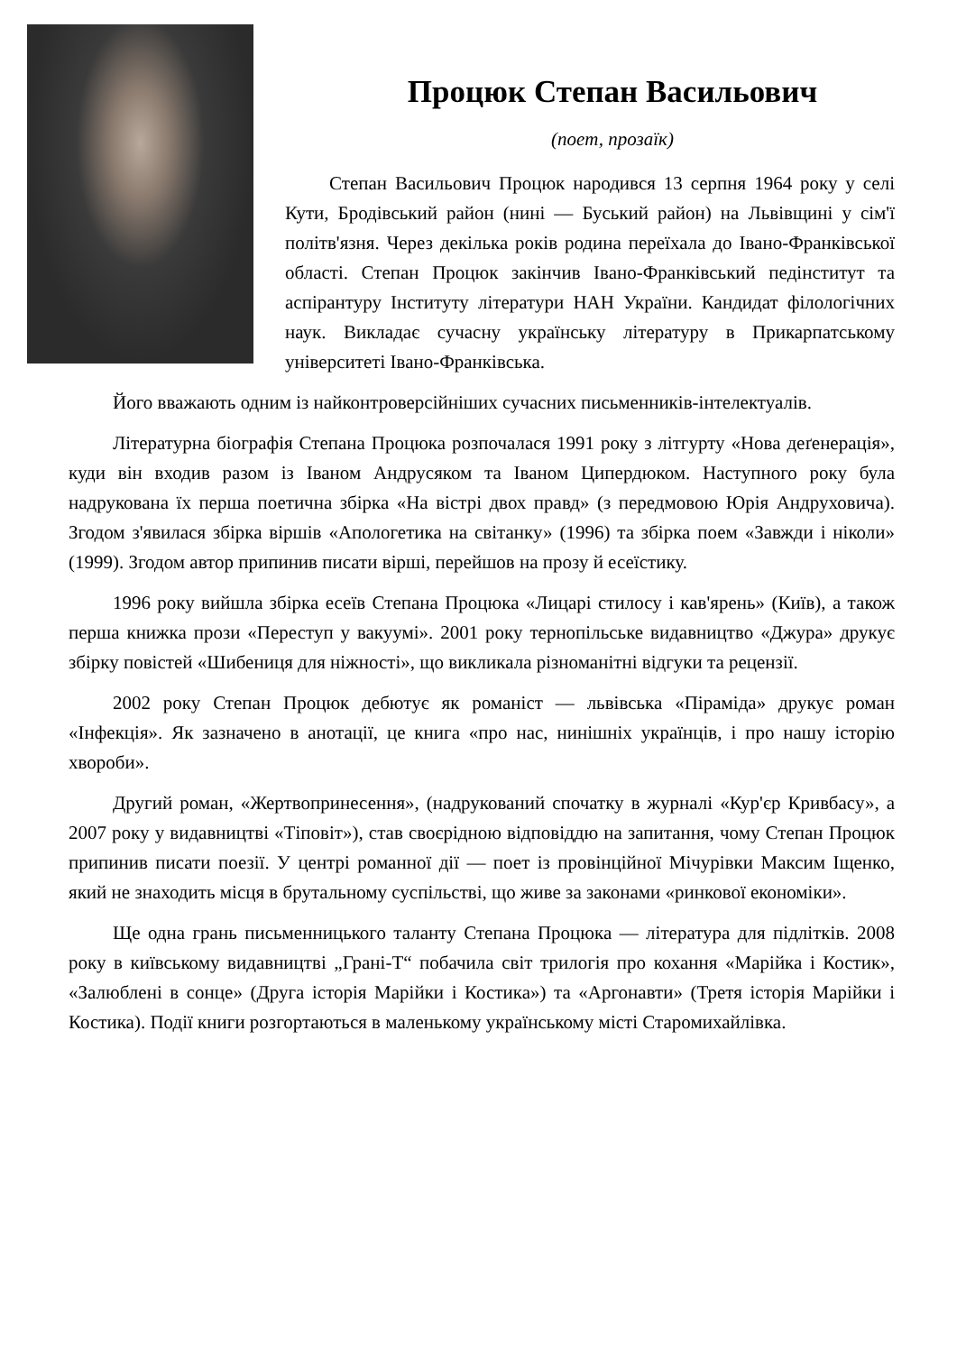Процюк Степан Васильович
(поет, прозаїк)
Степан Васильович Процюк народився 13 серпня 1964 року у селі Кути, Бродівський район (нині — Буський район) на Львівщині у сім'ї політв'язня. Через декілька років родина переїхала до Івано-Франківської області. Степан Процюк закінчив Івано-Франківський педінститут та аспірантуру Інституту літератури НАН України. Кандидат філологічних наук. Викладає сучасну українську літературу в Прикарпатському університеті Івано-Франківська.
Його вважають одним із найконтроверсійніших сучасних письменників-інтелектуалів.
Літературна біографія Степана Процюка розпочалася 1991 року з літгурту «Нова деґенерація», куди він входив разом із Іваном Андрусяком та Іваном Ципердюком. Наступного року була надрукована їх перша поетична збірка «На вістрі двох правд» (з передмовою Юрія Андруховича). Згодом з'явилася збірка віршів «Апологетика на світанку» (1996) та збірка поем «Завжди і ніколи» (1999). Згодом автор припинив писати вірші, перейшов на прозу й есеїстику.
1996 року вийшла збірка есеїв Степана Процюка «Лицарі стилосу і кав'ярень» (Київ), а також перша книжка прози «Переступ у вакуумі». 2001 року тернопільське видавництво «Джура» друкує збірку повістей «Шибениця для ніжності», що викликала різноманітні відгуки та рецензії.
2002 року Степан Процюк дебютує як романіст — львівська «Піраміда» друкує роман «Інфекція». Як зазначено в анотації, це книга «про нас, нинішніх українців, і про нашу історію хвороби».
Другий роман, «Жертвопринесення», (надрукований спочатку в журналі «Кур'єр Кривбасу», а 2007 року у видавництві «Тіповіт»), став своєрідною відповіддю на запитання, чому Степан Процюк припинив писати поезії. У центрі романної дії — поет із провінційної Мічурівки Максим Іщенко, який не знаходить місця в брутальному суспільстві, що живе за законами «ринкової економіки».
Ще одна грань письменницького таланту Степана Процюка — література для підлітків. 2008 року в київському видавництві „Грані-Т“ побачила світ трилогія про кохання «Марійка і Костик», «Залюблені в сонце» (Друга історія Марійки і Костика») та «Аргонавти» (Третя історія Марійки і Костика). Події книги розгортаються в маленькому українському місті Старомихайлівка.